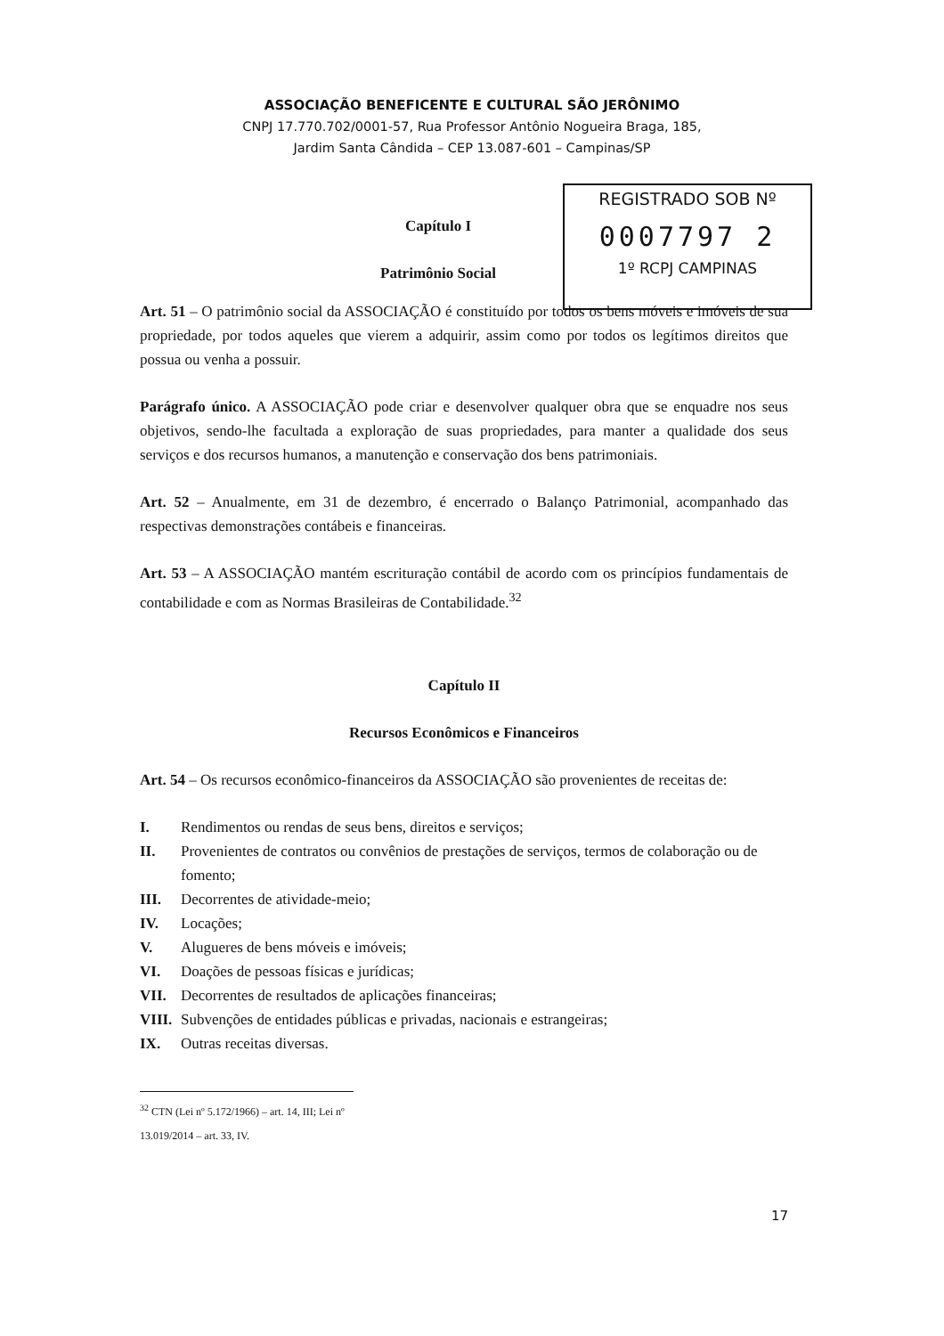ASSOCIAÇÃO BENEFICENTE E CULTURAL SÃO JERÔNIMO
CNPJ 17.770.702/0001-57, Rua Professor Antônio Nogueira Braga, 185,
Jardim Santa Cândida – CEP 13.087-601 – Campinas/SP
REGISTRADO SOB Nº
0007797 2
1º RCPJ CAMPINAS
Capítulo I
Patrimônio Social
Art. 51 – O patrimônio social da ASSOCIAÇÃO é constituído por todos os bens móveis e imóveis de sua propriedade, por todos aqueles que vierem a adquirir, assim como por todos os legítimos direitos que possua ou venha a possuir.
Parágrafo único. A ASSOCIAÇÃO pode criar e desenvolver qualquer obra que se enquadre nos seus objetivos, sendo-lhe facultada a exploração de suas propriedades, para manter a qualidade dos seus serviços e dos recursos humanos, a manutenção e conservação dos bens patrimoniais.
Art. 52 – Anualmente, em 31 de dezembro, é encerrado o Balanço Patrimonial, acompanhado das respectivas demonstrações contábeis e financeiras.
Art. 53 – A ASSOCIAÇÃO mantém escrituração contábil de acordo com os princípios fundamentais de contabilidade e com as Normas Brasileiras de Contabilidade.<sup>32</sup>
Capítulo II
Recursos Econômicos e Financeiros
Art. 54 – Os recursos econômico-financeiros da ASSOCIAÇÃO são provenientes de receitas de:
I. Rendimentos ou rendas de seus bens, direitos e serviços;
II. Provenientes de contratos ou convênios de prestações de serviços, termos de colaboração ou de fomento;
III. Decorrentes de atividade-meio;
IV. Locações;
V. Alugueres de bens móveis e imóveis;
VI. Doações de pessoas físicas e jurídicas;
VII. Decorrentes de resultados de aplicações financeiras;
VIII. Subvenções de entidades públicas e privadas, nacionais e estrangeiras;
IX. Outras receitas diversas.
<sup>32</sup> CTN (Lei nº 5.172/1966) – art. 14, III; Lei nº 13.019/2014 – art. 33, IV.
17